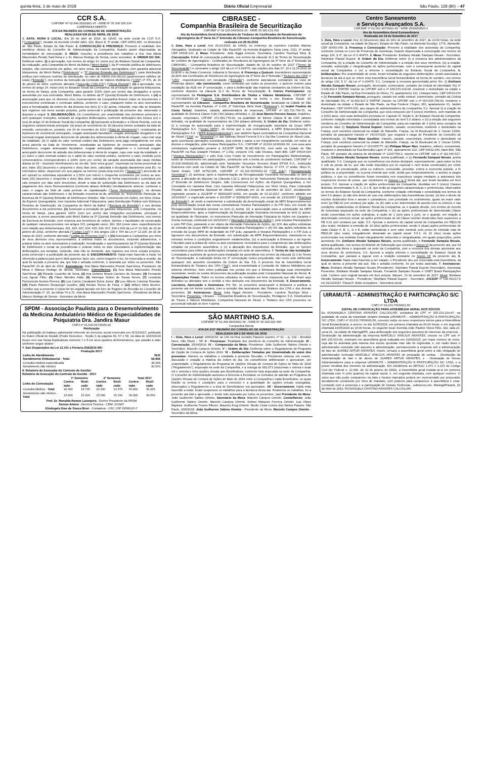quinta-feira, 3 de maio de 2018 Diário Oficial Empresarial São Paulo, 128 (80) – 47
CCR S.A.
CNPJ/MF Nº 02.846.056/0001-97 - NIRE Nº 35.300.158.334
COMPANHIA ABERTA
ATA DA REUNIÃO DO CONSELHO DE ADMINISTRAÇÃO
REALIZADA EM 26 DE ABRIL DE 2018
1. DATA, HORA E LOCAL: Em 26 de abril de 2018, às 11h30, na sede social da CCR S.A. (“Companhia”), situada na Avenida Chedid Jafet, 222, Bloco B, 5º andar, CEP 04551-065, no Município de São Paulo, Estado de São Paulo. 2. CONVOCAÇÃO E PRESENÇA: Presente a totalidade dos membros eleitos do Conselho de Administração da Companhia, ficando assim dispensadas as formalidades de convocação. 3. MESA: Assumiu a presidência dos trabalhos a Sra. Ana Maria Marcondes Penido Sant’Anna e o Sr. Marcus Rodrigo de Senna, como secretário. 4. ORDEM DO DIA: Deliberar sobre: (i) a aprovação, nos termos do artigo 14, inciso (xv) do Estatuto Social da Companhia, da realização, pela Companhia do Metrô da Bahia (“Metrô Bahia”), da 5ª emissão pública de debêntures simples, não conversíveis em ações, em série única, da espécie quirografária, com garantia adicional fidejussória, da Metrô Bahia (“Debêntures” e “5ª (Quinta) Emissão das Debêntures”), para distribuição pública com esforços restritos de distribuição, no valor de R$400.000.000,00 (quatrocentos milhões de reais) (“Emissão”), nos termos da Instrução da Comissão de Valores Mobiliários (“CVM”) nº 476, de 16 de janeiro de 2009, conforme alterada (“Instrução CVM 476”) (“Oferta Restrita”); (ii) a aprovação, nos termos do artigo 14, inciso (xvi) do Estatuto Social da Companhia, da prestação de garantia fidejussória, na forma de fiança, pela Companhia, para garantir 100% (cem por cento) das obrigações a serem assumidas por sua controlada, Metrô Bahia, no âmbito da 5ª (Quinta) Emissão de Debêntures; e (iii) a autorização para que os diretores e/ou representantes da Companhia firmem todos os documentos e instrumentos contratuais e eventuais aditivos, conforme o caso, pratiquem todos os atos necessários para a formalização da ordem do dia descrita nos itens (i) e (ii) acima, incluindo, mas não se limitando aos registros nos livros sociais próprios, junta comercial e publicação da presente ata, observado o disposto a seguir. 5. DELIBERAÇÕES: Os Conselheiros, por unanimidade dos membros presentes e sem quaisquer restrições, tomaram as seguintes deliberações, conforme atribuições dos incisos (xv) e (xvi) do artigo 14 do Estatuto Social da Companhia: (i) Aprovaram a Emissão e a Oferta Restrita, com as seguintes características principais: (a) prazo de vencimento de 18 (dezoito) meses contados da data de emissão, vencendo-se, portanto, em 04 de novembro de 2019 (“Data de Vencimento”), ressalvadas as hipóteses de vencimento antecipado, resgate antecipado facultativo, resgate antecipado obrigatório e de eventual resgate antecipado decorrente de adesão dos debenturistas à oferta de resgate, caso este seja da totalidade; (b) O saldo do valor nominal unitário das Debêntures será pago integralmente em uma única parcela na Data de Vencimento, ressalvadas as hipóteses de vencimento antecipado das Debêntures, resgate antecipado facultativo, resgate antecipado obrigatório e o eventual resgate antecipado decorrente de adesão dos debenturistas à oferta de resgate, caso este seja da totalidade; e (c) sobre o valor nominal unitário ou o saldo do valor nominal unitário, conforme o caso, incidirão juros remuneratórios correspondentes a 100% (cem por cento) da variação acumulada das taxas médias diárias do DI – Depósito Interfinanceiro de um dia, “over extra grupo”, expressas na forma percentual ao ano, base 252 (duzentos e cinquenta e dois) dias úteis, calculada e divulgada diariamente pela B3, no informativo diário, disponível em sua página na Internet (www.cetip.com.br) (“Taxa(s) DI”) acrescida de um spread ou sobretaxa equivalente a 1,50% (um inteiro e cinquenta centésimos por cento) ao ano, base 252 (duzentos e cinquenta e dois) dias úteis, calculados de forma exponencial e cumulativa pro rata temporis por dias úteis decorridos, desde a data de subscrição das Debêntures ou da data de pagamento dos Juros Remuneratórios (conforme abaixo definido) imediatamente anterior, conforme o caso, e pagos ao final de cada período de capitalização (“Juros Remuneratórios”). As demais características das Debêntures e da Emissão encontrar-se-ão descritas no “Instrumento Particular de Escritura da 5ª (Quinta) Emissão de Debêntures Simples, Não Conversíveis em Ações, em Série Única, da Espécie Quirografária, com Garantia Adicional Fidejussória, para Distribuição Pública com Esforços Restritos de Distribuição, da Companhia do Metrô da Bahia” (“Escritura de Emissão”) e nos demais documentos a ela pertinentes; (ii) Autorizam a prestação de garantia fidejussória, pela Companhia, na forma de fiança, para garantir 100% (cem por cento) das obrigações pecuniárias, principais e acessórias, a serem assumidas pela Metrô Bahia na 5ª (Quinta) Emissão das Debêntures, nos termos da Escritura de Emissão, com renúncia aos benefícios de ordem, direitos e faculdades de exoneração de qualquer natureza previstos nos artigos 333, parágrafo único, 366, 368 (neste caso, especificamente com relação aos debenturistas), 821, 824, 827, 834, 835, 836, 837, 838 e 839 da Lei nº 10.406, de 10 de janeiro de 2002, conforme alterada (“Código Civil”) e dos artigos 130 e 794 da Lei nº 13.105, de 16 de março de 2015, conforme alterada (“Código de Processo Civil”); e (iii) Autorizam a Companhia, por meio de seus diretores e/ou representantes, a celebrar todos os documentos, incluindo aditamentos, e praticar todos os atos necessários à realização, formalização e aperfeiçoamento da 5ª (Quinta) Emissão de Debêntures e tomar as providências e praticar todos os atos necessários à implementação das deliberações ora tomadas, incluindo, mas não se limitando, aos registros nos livros sociais próprios, junta comercial e a publicação da presente ata. 6. ENCERRAMENTO: Nada mais havendo a tratar, foi oferecida a palavra para quem dela quisesse fazer uso, como ninguém o fez, foi encerrada a reunião, da qual foi lavrada a presente ata, que lida e achada conforme, é assinada por todos os presentes. São Paulo/SP, 26 de abril de 2018. Assinaturas: Ana Maria Marcondes Penido Sant’Anna, Presidente da Mesa e Marcus Rodrigo de Senna, Secretário. Conselheiros: (1) Ana Maria Marcondes Penido Sant’Anna; (2) Ricardo Coutinho de Sena; (3) Ana Dolores Moura Carneiro de Novaes; (4) Fernando Luiz Aguiar Filho; (5) Flávio Mendes Aidar; (6) Henrique Sutton de Sousa Neves; (7) Leonardo Porciúncula Gomes Pereira; (8) Luiz Carlos Cavalcanti Dutra Júnior; (9) Luiz Alberto Colonna Rosman; (10) Paulo Roberto Reckziegel Guedes; (11) Renato Torres de Faria; e (12) Wilson Nélio Brumer. Certifico que a presente é cópia fiel do original lavrado em livro de Registro de Reunião do Conselho de Administração nº. 25, às folhas 74 a 76. Ana Maria Marcondes Penido Sant’Anna - Presidente da Mesa, Marcus Rodrigo de Senna - Secretário da Mesa
SPDM - Associação Paulista para o Desenvolvimento da Medicina Ambulatório Médico de Especialidades de Psiquiatria Dra. Jandira Masur
CNPJ nº 61.699.567/0025-60
Retificação
Na publicação do balanço patrimonial referente ao exercício social encerrado em 31/12/2017, publicado no Diário Oficial do Estado (Poder Executivo - Seção I) às páginas 56, 57 e 58, na data de 10/04/2018 houve erro nas Notas Explicativas números 7 e 8 em seus quadros demonstrativos, que passão a valer conforme segue abaixo:
7. Das Disposições da Lei 12.101 e Portaria 834/2016 MS:
| Produção 2017 | |
| --- | --- |
| Linha de Atendimento | SUS |
| Atendimento Ambulatorial - Total | 68.808 |
| Consulta médica especializada | 38.265 |
| Atendimento não médico | 30.543 |
8. Relatório de Execução do Contrato de Gestão:
Relatório de Execução do Contrato de Gestão - 2017
| | 1º Semestre | | 2º Semestre | | Total 2017 | |
| --- | --- | --- | --- | --- | --- | --- |
| Linha de Contratação | Contra-tado | Reali-zado | Contra-tado | Reali-zado | Contra-tado | Reali-zado |
| Consulta Médica - Total | 20.400 | 18.795 | 20.400 | 19.470 | 40.800 | 38.265 |
| Atendimento não médico - Total | 15.000 | 15.204 | 15.000 | 15.339 | 30.000 | 30.543 |
Prof. Dr. Ronaldo Ramos Laranjeira - Diretor Presidente da SPDM
Denise Amino - Diretora Técnica - CRM: 103967
Elisângela Dias de Sousa Briet - Contadora - CRC 1SP 295881/O-7
CIBRASEC -
Companhia Brasileira de Securitização
CNPJ/MF nº 02.105.040/0001-23 - NIRE 35.300.151.402
Ata da Assembleia Geral Extraordinária de Titulares de Certificados de Recebíveis do Agronegócio da 3ª Série da 1ª Emissão da Cibrasec-Companhia Brasileira de Securitização realizada em 25.04.2018
1. Data, Hora e Local: Aos 25.04.2018, às 10h00, no endereço do escritório Candido Martins Advogados, localizado na Cidade de São Paulo/SP, na Avenida Brigadeiro Faria Lima, 3311, 6º andar, CEP 04538-133. 2. Mesa: Presidente: Julia Siggia Amorim; Secretária: Caroline Tsuchiya Silva. 3. Convocação: Edital de convocação publicado, nos termos da cláusula 11.3 do Termo de Securitização de Créditos do Agronegócio - Certificados de Recebíveis do Agronegócio da 3ª Série da 1ª Emissão da CIBRASEC - Companhia Brasileira de Securitização, datado de 18 de outubro de 2017 (“Termo de Securitização”) e consoante o artigo 124 da Lei nº 6.404/76, nas edições dos dias 07, 10 e 11.04.2018 do DOESP e do Diário Comércio, Indústria & Serviços. 4. Presença e Quórum: Investidores representando 28,86% dos Certificados de Recebíveis do Agronegócio da 3ª Série da 1ª Emissão (“Titulares dos CRA” e “CRA”, respectivamente) em circulação (“Emissão”), conforme assinaturas constantes na Lista de Presença abaixo, não constituindo, como verificado por todos os presentes, o quórum mínimo para instalação da AGE em 1ª convocação, e para a deliberação das matérias constantes da Ordem do Dia, conforme disposto na cláusula 11.3 do Termo de Securitização. 5. Outros Participantes: (a) representante da Pentágono S.A. Distribuidora de Títulos e Valores Mobiliários, CNPJ/MF nº 17.343.682/0001-38 (“Agente Fiduciário”), representada na forma o seu Estatuto Social; (b) representantes da Cibrasec - Companhia Brasileira de Securitização, localizada na Cidade de São Paulo/SP, na Avenida Paulista, nº 1.439, 2ª Sobreloja, Bela Vista (“Emissora”); (c) Isabel Paulino da Costa Tartuci, brasileira, casada, administradora de empresas, CPF/MF nº 011.716.796-70, na qualidade de Diretora Classe A da CNA (abaixo definida); e, (d) José Marcio Ferreira Soares, brasileiro, casado, empresário, CPF/MF 271.581.778-90, na qualidade de Diretor Classe B da CNA (abaixo definida), na qualidade de representantes da CNA (abaixo definida). 6. Ordem do Dia: Deliberar sobre: (i) a outorga de autorização para a implementação de reorganização societária da Grupo MPR Participações S.A. (“Grupo MPR”), de forma que a sua controladora, a MPR Empreendimentos e Participações S.A. (“MPR Empreendimentos”), que também figura controladora da Companhia Nacional de Álcool (“CNA” ou “Devedora”) e das fiadoras Álcool Ferreira S.A e Da Ilha Comércio de Álcool Ltda., após sucessivas operações societárias, seja extinta e passe a ser integralmente sucedida, em todos os direitos e obrigações, pela Vocatus Participações S.A., CNPJ/MF nº 20.816.163/0001-54, com seus atos constitutivos registrados perante a JUCESP NIRE 35.300.468.431, com sede na Cidade de São Paulo/SP, na Rua Joaquim Floriano, nº 1.052, conjunto 142, sala Vocatus, Itaim Bibi, CEP 04534-004 (“Vocatus Participações”) e pelo Zulu Corp Fundo de Investimento em Participações Multiestratégia, fundo de investimento em participações, constituído sob a forma de condomínio fechado, CNPJ/MF nº 23.818.999/0001-86, administrado pelo Santander Securities Services Brasil DTVM S.A., instituição financeira com sede na Cidade de São Paulo/SP, na Rua Amador Bueno, nº 474, 1º andar, bloco D, Santo Amaro, CEP 04752-005, CNPJ/MF nº 62.318.407/0001-19 (“FIP Zulu”) (“Reorganização Societária”); (ii) autorizar, após a implementação da Reorganização Societária mencionada no item (i) acima, a alteração do disposto na Cláusula 3.22.3, alínea (e) do “Instrumento Particular de Escritura da 2ª Emissão de Debêntures Simples, Não Conversíveis em Ações, da Espécie Quirografária, a Ser Convolada em Garantia Real, Com Garantia Adicional Fidejussória, em Série Única, Para Colocação Privada, da Companhia Nacional de Álcool”, celebrado em 22 de setembro de 2017, devidamente registrado perante a JUCESP nº ED002267-6/000, em sessão de 03.10.2017, conforme aditado em 18/10/2017, e registrado perante a JUCESP nº ED002267-6/001, em sessão de 13/11/2017 (“Escritura de Emissão”), de modo a implementar a substituição da denominação social da MPR Empreendimentos pela denominação social das novas controladoras Vocatus Participações e do FIP Zulu, em virtude da Reorganização Societária prevista no item (i) acima; (iii) a autorização para a substituição da MPR Empreendimentos, após a implementação da Reorganização Societária mencionada no item (i) acima, na qualidade de Fiduciante, no Instrumento Particular de Alienação Fiduciária de Ações em Garantia e Outras Avenças, celebrado em 18/10/2017 (“Alienação Fiduciária de Ações”), pela Vocatus Participações e pelo FIP Zulu, passando a ser objeto da Alienação Fiduciária de Ações, (a) 11% das ações ordinárias de emissão da Grupo MPR de titularidade da Vocatus Participações; e (b) 9% das ações ordinárias de emissão da Grupo MPR de titularidade do FIP Zulu, passando a Vocatus Participações e o FIP Zulu a figurarem nos documentos da Emissão, em substituição da MPR Empreendimentos, mantendo-se os mesmos termos e condições originalmente estabelecidos; (iv) a autorização à Emissora e ao Agente Fiduciário para a prática de todos os atos estritamente necessários para o cumprimento das deliberações tomadas na presente assembleia; e (v) a alteração dos documentos da Emissão, que se fizerem necessários para refletir as deliberações tomadas em sede de assembleia. 7. Termo de não Instalação: Constatada a ausência de quórum para instalação da assembleia nos termos da cláusula 11.3 do Termo de Securitização, a realização desta em 1ª convocação restou prejudicada, não tendo sido deliberado quaisquer dos assuntos constantes da Ordem do Dia. 7.1. A presente Ata de Assembleia Geral Extraordinária de Titulares dos CRA (“Ata”), será encaminhada à Comissão de Valores Mobiliários por sistema eletrônico, bem como publicada nos jornais em que a Emissora divulga suas informações societárias, sendo os custos decorrentes da publicação arcados pela Companhia Nacional do Álcool. 8. Disposições Finais: Todos os termos utilizados ou iniciados em letra maiúscula que não foram aqui definidos ou alterados tem o sentido a eles atribuído nos documentos da Emissão. 9. Encerramento, Lavratura, Aprovação e Assinatura: Por fim, os presentes autorizaram a Emissora a publicar a presente ata em forma sumária, com a omissão das assinaturas das Titulares dos CRA e dos demais presentes. 10. Assinaturas: Mesa: Julia Siggia Amorim - Presidente: Caroline Tsuchiya Silva - Secretária; Presentes: Cibrasec - Companhia Brasileira de Securitização, Pentágono S.A. Distribuidora de Títulos e Valores Mobiliários, Companhia Nacional de Álcool, e Titulares dos CRA presentes no percentual indicado no item 4 acima.
SÃO MARTINHO S.A.
CNPJ/MF Nº 51.466.860/0001-56 - NIRE Nº 35.300.010.485
Companhia Aberta
ATA DA 213ª REUNIÃO DO CONSELHO DE ADMINISTRAÇÃO
REALIZADA EM 2 DE MAIO DE 2018
I – Data, Hora e Local: 2/05/2018, às 13h na Rua Geraldo Flausino Gomes, nº 61 – cj. 132 – Brooklin Novo, São Paulo – SP. II - Presenças: Totalidade dos membros do Conselho de Administração. III - Convocação: 25/04/2018. IV – Composição da Mesa: Presidente: João Guilherme Sabino Ometto e Secretário: Marcelo Campos Ometto. V – Ordem do Dia: Deliberar sobre o Regulamento do Programa de Opção de Compra de Ações 2018. VI – Deliberações Tomadas por Unanimidade de votos dos presentes: Abertos os trabalhos e instalada a presente Reunião, o Presidente colocou em exame, discussão e votação a matéria da ordem do dia. Os conselheiros deliberaram e aprovaram, por unanimidade, o Regulamento do Programa de Opções Virtuais de Compra de Ações de Maio de 2018 (“Regulamento”), arquivado na sede da Companhia, e a outorga de 882.073 (oitocentas e oitenta e duas mil e setenta e três) opções virtuais aos Beneficiários, conforme lista arquivada na sede da Companhia. O Conselho de Administração autorizou a Diretoria a formalizar os contratos de adesão ao Programa de Opções Virtuais de Compra de Ações de Maio de 2018 entre a Companhia e cada Beneficiário, os quais fixarão os termos e condições para o exercício e a quantidade de opções virtuais outorgadas, observados o Regulamento e a lista de Beneficiários ora aprovados. VII - Encerramento: Nada mais havendo a tratar, foram suspensos os trabalhos para a lavratura desta ata. Reabertos os trabalhos, foi a presente ata lida e aprovada, e tendo sido assinada por todos os presentes. (aa) Presidente da Mesa: João Guilherme Sabino Ometto. Secretário da Mesa: Marcelo Campos Ometto. Conselheiros: João Guilherme Sabino Ometto. Marcelo Campos Ometto. Nelson Marques Ferreira Ometto. Luiz Olavo Baptista. Guilherme Fontes Ribeiro. Mauricio Krug Ometto. Murilo César Lemos dos Santos Passos. São Paulo, 2/05/2018. João Guilherme Sabino Ometto - Presidente da Mesa. Marcelo Campos Ometto - Secretário da Mesa.
Centro Saneamento
e Serviços Avançados S.A.
CNPJ/MF nº 61.603.387/0001-65 - NIRE 3530050820-3
Ata de Assembleia Geral Extraordinária
Realizada em 19 de Setembro de 2017
1. Data, Hora e Local: Aos 19 (dezenove) dias do mês de setembro de 2017, às 10:00 horas, na sede social da Companhia, na cidade de Barueri, Estado de São Paulo, na Alameda Surubijú, 1770, Alphaville, CEP 06455-040. 2. Presença e Convocação: Presente a totalidade dos acionistas da Companhia, conforme consta no Livro de Presença de Acionistas, ficando dispensada a convocação nos termos do artigo 124, § 4º, da Lei nº 6.404/76. 3. Mesa: Presidente: Emiliano Abraão Sampaio Novais - Secretário: Stéphane Pascal Dupont. 4. Ordem do Dia: Deliberar sobre (i) a renúncia dos administradores da Companhia; (ii) a criação do Conselho de Administração e a eleição dos seus membros; (iii) a criação, emissão, subscrição e integralização de ações preferenciais, com o consequente aumento do capital social da Companhia; e (iv) a reforma e consolidação do Estatuto Social da Companhia. 5. Deliberações: Por unanimidade de votos, foram tomadas as seguintes deliberações, sendo autorizada a lavratura da ata a que se refere esta Assembleia Geral Extraordinária na forma de sumário, nos termos do artigo 130, § 1º, da Lei nº 6.404/76: 5.1. Consignar a renúncia apresentada pelos Srs. (i) Emiliano Abraão Sampaio Novais, português, divorciado, comerciante, portador da Cédula de Identidade RG nº 3.938.810-4 SSP/SP, inscrito no CPF/MF sob o nº 186.679.618-68, residente e domiciliado na cidade e Estado de São Paulo, na Rua Fernandes de Abreu, 70, apartamento 191, Chácara Itaim, CEP 04543-070 e (ii) Fernando Sampaio Novais, português, casado em união estável, comerciante, portador da Cédula de Identidade RG nº 30.862.817-2 SSP/SP, inscrito no CPF/MF sob o nº 654.035.768-00, residente e domiciliado na cidade e Estado de São Paulo, na Rua Frederic Chopin, 283, apartamento 41, Jardim Paulistano, CEP 01454-030, aos cargos de administradores da Companhia. 5.2. Aprovar (i) a criação do Conselho de Administração da Companhia, que será composto por 5 (cinco) membros, com mandato de 3 (três) anos, com suas atribuições previstas no Capítulo IV, Seção II, do Estatuto Social da Companhia, conforme redação reformada e consolidada nos termos do item 5.6 abaixo; e (ii) a eleição dos seguintes membros do Conselho de Administração da Companhia, para um mandato de 3 (três) anos contados da presente data: (i) Stéphane Pascal Dupont, francês, casado, economista, residente e domiciliado na França, com escritório comercial na cidade de Marseille, França, na 36 Boulevard de 1’ Ocean 13009, portador do passaporte francês nº 14CK73925, que ocupará o cargo de Presidente do Conselho de Administração; (ii) Pascal Marc Gauthier, francês, casado, economista, residente e domiciliado na França, com escritório comercial na cidade de Marseille, França, na 36 Boulevard de 1’ Ocean 13009, portador do passaporte francês nº 11CH78777; (iii) Philippe Meyer Mari, brasileiro, solteiro, economista, residente e domiciliado na Rua Benedito Lapin nº 161, apartamento 102, CEP 04532-040, Itaim Bibi, São Paulo, SP, portador da carteira de identidade nº 13037768-2, inscrito no CPF/MF sob o nº 111.540.527-61; (iv) Emiliano Abraão Sampaio Novais, acima qualificado; e (v) Fernando Sampaio Novais, acima qualificado. 5.3. Consignar que os conselheiros ora eleitos declaram, expressamente, para todos os fins e sob as penas da lei, que não estão impedidos por lei especial e nem foram condenados por crime falimentar, de prevaricação, peita ou suborno, concussão, peculato, contra a economia popular, a fé pública ou a propriedade, ou a pena criminal que vede, ainda que temporariamente, o acesso a cargos públicos, e que os conselheiros foram investidos nos respectivos cargos mediante a assinatura dos respectivos termos de posse, que constituem os Anexos I a V desta ata, que foram lavrados em livro próprio. 5.4. Aprovar a criação de ações preferenciais da Companhia, divididas em 5 (cinco) Classes distintas, denominadas A, B, C, D e E, que terão as seguintes características e preferências, observados os termos do Estatuto Social da Companhia, conforme redação reformada e consolidada nos termos do item 5.6 abaixo: (i) não têm direito de voto nas deliberações das Assembleias Gerais; (ii) têm o direito de receber dividendos fixos e anuais e cumulativos, com prioridade no recebimento, iguais ao maior valor entre (a) R$0,01 (um centavo) por ação, ou (b) valor a ser determinado de acordo com os critérios e nas condições estabelecidas no Estatuto Social da Companhia, se e quando devido, nos termos do Acordo de Acionistas arquivado na sede da Companhia; e (iii) as ações preferenciais de determinada Classe serão convertidas em ações ordinárias, à razão de 1 (um) para 1 (um), se e quando, em relação a determinado exercício social, as ações preferenciais de tal Classe receber dividendos fixos superiores a R$ 0,01 (um centavo) por ação. 5.5. Aprovar o aumento do capital social da Companhia em R$10,00 (dez reais), mediante a emissão de 10 (dez) ações preferenciais, sendo 2 (duas) ações preferenciais de cada Classe A, B, C, D e E, todas nominativas e sem valor nominal, pelo preço de emissão total de R$10,00 (dez reais), integralmente destinado ao capital social. 5.5.1. As 10 (dez) novas ações preferenciais ora emitidas foram integralmente subscritas e integralizadas, em iguais proporções, pelos acionistas Srs. Emiliano Abraão Sampaio Novais, acima qualificado; e Fernando Sampaio Novais, acima qualificado, nos termos do Boletim de Subscrição que constitui o Anexo VI da presente ata, que foi rubricado pela Mesa e arquivado na sede da Companhia, com a renúncia dos demais acionistas aos seus direitos de preferência. 5.6. Aprovar a ampla reforma e consolidação do Estatuto Social da Companhia, que passará a vigorar com a redação constante no Anexo VII da presente ata. 6. Encerramento: Nada mais havendo a ser tratado, o Presidente deu por encerrada esta Assembleia, da qual se lavrou a presente ata que, lida e achada conforme, foi por todos assinada. 7. Assinaturas: Mesa: Emiliano Abraão Sampaio Novais (Presidente); Stéphane Pascal Dupont (Secretário). Acionistas Presentes: Emiliano Abraão Sampaio Novais, Fernando Sampaio Novais e ONET Brasil Participações Ltda. Confere com original lavrado em livro próprio. Barueri, 19 de setembro de 2017. Mesa: Emiliano Abraão Sampaio Novais - Presidente; Stéphane Pascal Dupont - Secretário. JUCESP nº 538.401/17-5 em 01/12/2017. Flávia R. Britto Gonçalves - Secretária Geral.
UIRAMUTÃ – ADMINISTRAÇÃO E PARTICIPAÇÃO S/C LTDA
CNPJ nº 03.231.745/0001-50
EDITAL DE CONVOCAÇÃO PARA ASSEMBLEIA GERAL DOS SÓCIOS
Eu ROSANGELA CRISTINA ARANTES CALCIOLARI, portadora do CPF nº 929.233.219-87, na qualidade de sócia da sociedade simples limitada UIRAMUTÃ – ADMINISTRAÇÃO E PARTICIPAÇÃO S/C LTDA, CNPJ nº 03.231.745/0001-50, convoco todos os seus respectivos sócios para a Assembleia Geral Extraordinária, a ocorrer no dia 11/05/2018, em primeira chamada as 09:00 horas, e em segunda chamada 16/05/2018 as 10:00 horas, no seguinte local: Avenida João Paulino Vieira Filho, 362, sala 23, zona 01, na cidade de Maringá/PR, para deliberação dos seguintes assuntos de interesse da empresa: - Destituição da administração da empresa MARCELO VINICIUS ARANTES, inscrito no CPF sob nº 884.135.519-00, nomeado em assembleia geral realizada em 10/09/2015, por maior número de votos, cuja ata foi assinada pela maioria dos sócios quotistas mas não foi registrada, e, em razão disso o administrador nomeado não assumiu a administração, permanecendo a empresa sob a administração de fato de JUAREZ ARTUR ARANTES. Assim, versará a assembleia geral sobre a não obrigação do administrador nomeado MARCELO VINICIUS ARANTES de prestação de contas. - Destituição da Administração de fato e de direito de JUARES ARTUR ARANTES, e - Nomeação de Novos Administradores para a empresa UIRAMUTÃ – ADMINISTRAÇÃO E PARTICIPAÇÃO S/C LTDA, e a posse imediata dos mesmos na administração. Em obediência ao ARTIGO 1.071 e 1.074 do Código Civil (lei Federal n. 10.406, de 10 de janeiro de 2002), a Assembleia geral instalar-se-á em primeira chamada com ¾ (três quartos) do capital social, e, em segunda chamada, com qualquer numero. O sócio que não puder comparecer na data e horário marcados poderá ser representado por procurador devidamente constituído por meio de mandato, com poderes para comparecer à assembleia e votar. Contando com a presença e a participação de Vossas Senhorias., subscrevo-me, Maringá/Paraná, 26 de Abril de 2018. ROSANGELA CRISTINA ARANTES CALCIOLARI